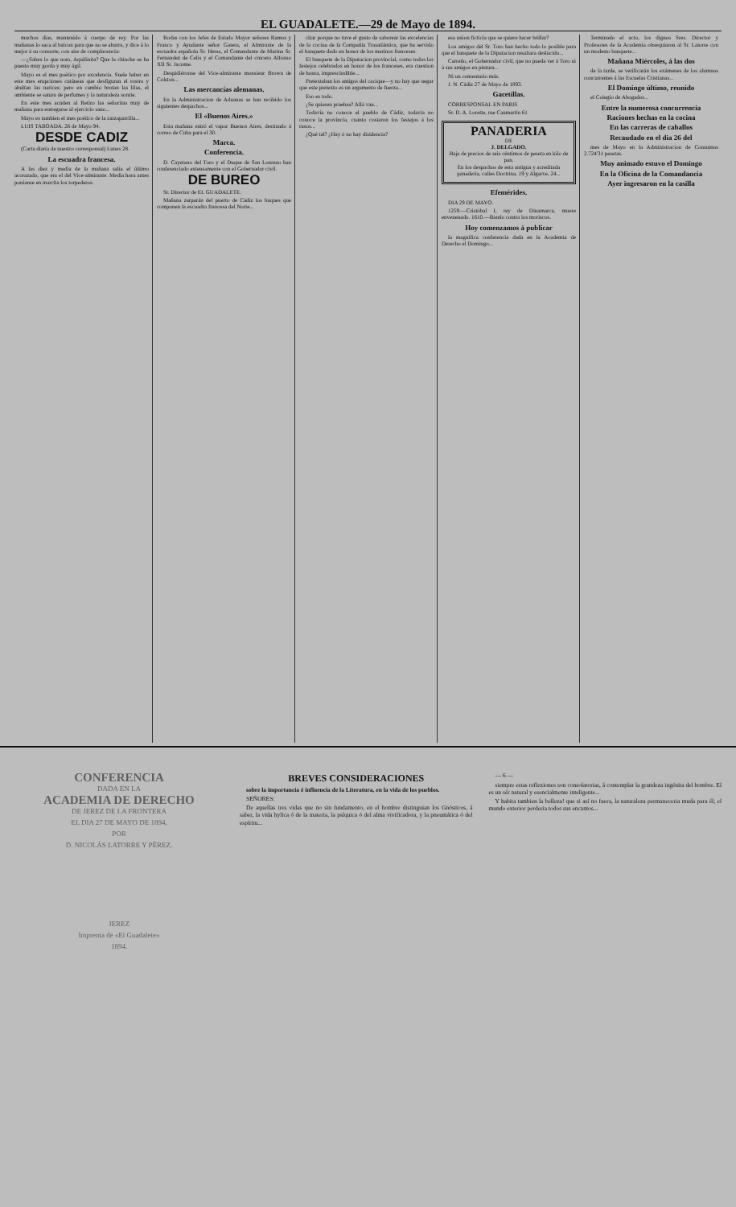EL GUADALETE.—29 de Mayo de 1894.
muchos dias, mantenido á cuerpo de rey. Por las mañanas lo saca al balcon para que no se aburra, y dice á lo mejor á su consorte, con aire de complacencia:
—¿Sabes lo que noto, Aquilinita? Que la chinche se ha puesto muy gorda y muy ágil.
Mayo es el mes poético por excelencia. Suele haber en este mes erupciones cutáneas que desfiguran el rostro y abultan las narices; pero en cambio brotan las lilas, el ambiente se satura de perfumes y la naturaleza sonríe.
En este mes acuden al Retiro las señoritas muy de mañana para entregarse al ejercicio sano...
Mayo es tambien el mes poético de la zarzaparrilla...
LUIS TABOADA. 26 de Mayo 94.
DESDE CADIZ
(Carta diaria de nuestro corresponsal) Lunes 28.
La escuadra francesa.
A las diez y media de la mañana salia el último acorazado, que era el del Vice-almirante. Media hora antes poníanse en marcha los torpederos.
Rodas con los Jefes de Estado Mayor señores Ramos y Franco y Ayudante señor Gatera, el Almirante de la escuadra española Sr. Heras, el Comandante de Marina Sr. Fernandez de Celis y el Comandante del crucero Alfonso XII Sr. Jacome.
Despidiéronse del Vice-almirante monsieur Brown de Colston...
Las mercancías alemanas.
En la Administracion de Aduanas se han recibido los siguientes despachos...
El «Buenos Aires.»
Esta mañana entró el vapor Buenos Aires, destinado á correo de Cuba para el 30.
Marca.
Conferencia.
D. Cayetano del Toro y el Duque de San Lorenzo han conferenciado extensamente con el Gobernador civil.
DE BUREO
Sr. Director de EL GUADALETE.
Mañana zarparán del puerto de Cádiz los buques que componen la escuadra francesa del Norte...
citar porque no tuve el gusto de saborear las excelencias de la cocina de la Compañía Trasatlántica, que ha servido el banquete dado en honor de los marinos franceses.
El banquete de la Diputacion provincial, como todos los festejos celebrados en honor de los franceses, era cuestion de honra, imprescindible...
Pretextaban los amigos del cacique—y no hay que negar que este pretexto es un argumento de fuerza...
Eso es todo.
¿Se quieren pruebas? Allá van...
Todavía no conoce el pueblo de Cádiz, todavía no conoce la provincia, cuanto costaron los festejos á los rusos...
¿Qué tal? ¿Hay ó no hay disidencia?
esa union ficticia que se quiere hacer brillar?
Los amigos del Sr. Toro han hecho todo lo posible para que el banquete de la Diputacion resultara deslucido...
Carreño, el Gobernador civil, que no pueda ver á Toro ni á sus amigos en pintura...
Ni un comentario más.
J. N. Cádiz 27 de Mayo de 1893.
Gacetillas.
CORRESPONSAL EN PARIS
Sr. D. A. Lorette, rue Caumartin 61
PANADERIA
DE
J. DELGADO.
Baja de precios de seis céntimos de peseta en kilo de pan.
En los despachos de esta antigua y acreditada panadería, calles Doctrina, 19 y Algarve, 24...
Efemérides.
DIA 29 DE MAYO.
1259.—Cristóbal I, rey de Dinamarca, muere envenenado. 1610.—Bando contra los moriscos.
Hoy comenzamos á publicar
la magnífica conferencia dada en la Academia de Derecho el Domingo...
Terminado el acto, los dignos Sres. Director y Profesores de la Academia obsequiaron al Sr. Latorre con un modesto banquete...
Mañana Miércoles, á las dos
de la tarde, se verificarán los exámenes de los alumnos concurrentes á las Escuelas Cristianas...
El Domingo último, reunido
el Colegio de Abogados...
Entre la numerosa concurrencia
Raciones hechas en la cocina
En las carreras de caballos
Recaudado en el dia 26 del
mes de Mayo en la Administracion de Consumos 2.724'31 pesetas.
Muy animado estuvo el Domingo
En la Oficina de la Comandancia
Ayer ingresaron en la casilla
CONFERENCIA
DADA EN LA
ACADEMIA DE DERECHO
DE JEREZ DE LA FRONTERA
EL DIA 27 DE MAYO DE 1894,
POR
D. NICOLÁS LATORRE Y PÉREZ.
JEREZ
Imprenta de «El Guadalete»
1894.
BREVES CONSIDERACIONES
sobre la importancia é influencia de la Literatura, en la vida de los pueblos.
SEÑORES:
De aquellas tres vidas que no sin fundamento, en el hombre distinguian los Gnósticos, á saber, la vida hylica ó de la materia, la psíquica ó del alma vivificadora, y la pneumática ó del espíritu...
— 6 —
siempre estas reflexiones son consolatorias, á contemplar la grandeza ingénita del hombre. El es un sér natural y esencialmente inteligente...
Y habita tambien la belleza! que si así no fuera, la naturaleza permaneceria muda para él; el mundo exterior perderia todos sus encantos...